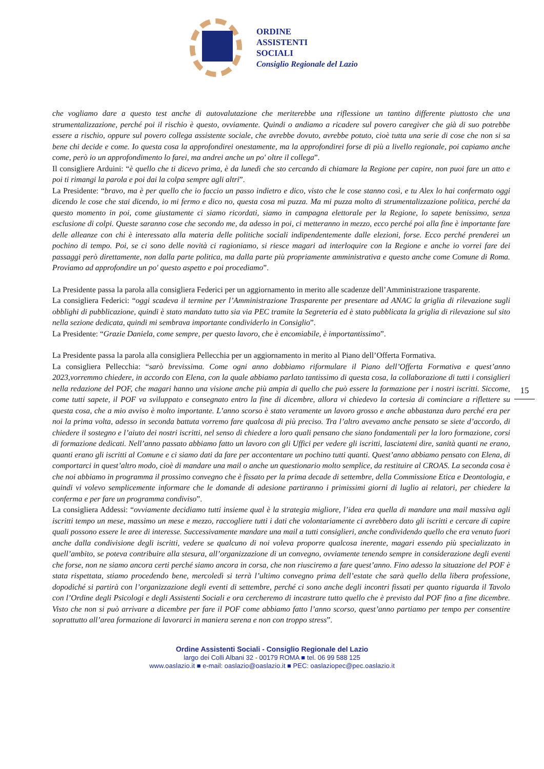ORDINE
ASSISTENTI
SOCIALI
Consiglio Regionale del Lazio
che vogliamo dare a questo test anche di autovalutazione che meriterebbe una riflessione un tantino differente piuttosto che una strumentalizzazione, perché poi il rischio è questo, ovviamente. Quindi o andiamo a ricadere sul povero caregiver che già di suo potrebbe essere a rischio, oppure sul povero collega assistente sociale, che avrebbe dovuto, avrebbe potuto, cioè tutta una serie di cose che non si sa bene chi decide e come. Io questa cosa la approfondirei onestamente, ma la approfondirei forse di più a livello regionale, poi capiamo anche come, però io un approfondimento lo farei, ma andrei anche un po' oltre il collega”.
Il consigliere Arduini: “è quello che ti dicevo prima, è da lunedì che sto cercando di chiamare la Regione per capire, non puoi fare un atto e poi ti rimangi la parola e poi dai la colpa sempre agli altri”.
La Presidente: “bravo, ma è per quello che io faccio un passo indietro e dico, visto che le cose stanno così, e tu Alex lo hai confermato oggi dicendo le cose che stai dicendo, io mi fermo e dico no, questa cosa mi puzza. Ma mi puzza molto di strumentalizzazione politica, perché da questo momento in poi, come giustamente ci siamo ricordati, siamo in campagna elettorale per la Regione, lo sapete benissimo, senza esclusione di colpi. Queste saranno cose che secondo me, da adesso in poi, ci metteranno in mezzo, ecco perché poi alla fine è importante fare delle alleanze con chi è interessato alla materia delle politiche sociali indipendentemente dalle elezioni, forse. Ecco perché prenderei un pochino di tempo. Poi, se ci sono delle novità ci ragioniamo, si riesce magari ad interloquire con la Regione e anche io vorrei fare dei passaggi però direttamente, non dalla parte politica, ma dalla parte più propriamente amministrativa e questo anche come Comune di Roma. Proviamo ad approfondire un po' questo aspetto e poi procediamo”.
La Presidente passa la parola alla consigliera Federici per un aggiornamento in merito alle scadenze dell’Amministrazione trasparente.
La consigliera Federici: “oggi scadeva il termine per l’Amministrazione Trasparente per presentare ad ANAC la griglia di rilevazione sugli obblighi di pubblicazione, quindi è stato mandato tutto sia via PEC tramite la Segreteria ed è stato pubblicata la griglia di rilevazione sul sito nella sezione dedicata, quindi mi sembrava importante condividerlo in Consiglio”.
La Presidente: “Grazie Daniela, come sempre, per questo lavoro, che è encomiabile, è importantissimo”.
La Presidente passa la parola alla consigliera Pellecchia per un aggiornamento in merito al Piano dell’Offerta Formativa.
La consigliera Pellecchia: “sarò brevissima. Come ogni anno dobbiamo riformulare il Piano dell’Offerta Formativa e quest’anno 2023,vorremmo chiedere, in accordo con Elena, con la quale abbiamo parlato tantissimo di questa cosa, la collaborazione di tutti i consiglieri nella redazione del POF, che magari hanno una visione anche più ampia di quello che può essere la formazione per i nostri iscritti. Siccome, come tutti sapete, il POF va sviluppato e consegnato entro la fine di dicembre, allora vi chiedevo la cortesia di cominciare a riflettere su questa cosa, che a mio avviso è molto importante. L’anno scorso è stato veramente un lavoro grosso e anche abbastanza duro perché era per noi la prima volta, adesso in seconda battuta vorremo fare qualcosa di più preciso. Tra l’altro avevamo anche pensato se siete d’accordo, di chiedere il sostegno e l’aiuto dei nostri iscritti, nel senso di chiedere a loro quali pensano che siano fondamentali per la loro formazione, corsi di formazione dedicati. Nell’anno passato abbiamo fatto un lavoro con gli Uffici per vedere gli iscritti, lasciatemi dire, sanità quanti ne erano, quanti erano gli iscritti al Comune e ci siamo dati da fare per accontentare un pochino tutti quanti. Quest’anno abbiamo pensato con Elena, di comportarci in quest’altro modo, cioè di mandare una mail o anche un questionario molto semplice, da restituire al CROAS. La seconda cosa è che noi abbiamo in programma il prossimo convegno che è fissato per la prima decade di settembre, della Commissione Etica e Deontologia, e quindi vi volevo semplicemente informare che le domande di adesione partiranno i primissimi giorni di luglio ai relatori, per chiedere la conferma e per fare un programma condiviso”.
La consigliera Addessi: “ovviamente decidiamo tutti insieme qual è la strategia migliore, l’idea era quella di mandare una mail massiva agli iscritti tempo un mese, massimo un mese e mezzo, raccogliere tutti i dati che volontariamente ci avrebbero dato gli iscritti e cercare di capire quali possono essere le aree di interesse. Successivamente mandare una mail a tutti consiglieri, anche condividendo quello che era venuto fuori anche dalla condivisione degli iscritti, vedere se qualcuno di noi voleva proporre qualcosa inerente, magari essendo più specializzato in quell’ambito, se poteva contribuire alla stesura, all’organizzazione di un convegno, ovviamente tenendo sempre in considerazione degli eventi che forse, non ne siamo ancora certi perché siamo ancora in corsa, che non riusciremo a fare quest’anno. Fino adesso la situazione del POF è stata rispettata, stiamo procedendo bene, mercoledì si terrà l’ultimo convegno prima dell’estate che sarà quello della libera professione, dopodiché si partirà con l’organizzazione degli eventi di settembre, perché ci sono anche degli incontri fissati per quanto riguarda il Tavolo con l’Ordine degli Psicologi e degli Assistenti Sociali e ora cercheremo di incastrare tutto quello che è previsto dal POF fino a fine dicembre. Visto che non si può arrivare a dicembre per fare il POF come abbiamo fatto l’anno scorso, quest’anno partiamo per tempo per consentire soprattutto all’area formazione di lavorarci in maniera serena e non con troppo stress”.
15
Ordine Assistenti Sociali - Consiglio Regionale del Lazio
largo dei Colli Albani 32 - 00179 ROMA ■ tel. 06 99 588 125
www.oaslazio.it ■ e-mail: oaslazio@oaslazio.it ■ PEC: oaslaziopec@pec.oaslazio.it